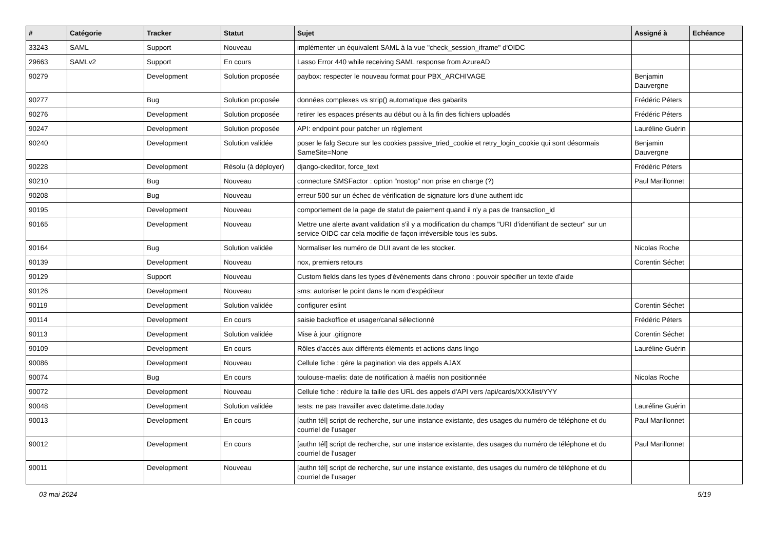| # | Catégorie | Tracker | Statut | Sujet | Assigné à | Echéance |
| --- | --- | --- | --- | --- | --- | --- |
| 33243 | SAML | Support | Nouveau | implémenter un équivalent SAML à la vue "check_session_iframe" d'OIDC | | |
| 29663 | SAMLv2 | Support | En cours | Lasso Error 440 while receiving SAML response from AzureAD | | |
| 90279 | | Development | Solution proposée | paybox: respecter le nouveau format pour PBX_ARCHIVAGE | Benjamin Dauvergne | |
| 90277 | | Bug | Solution proposée | données complexes vs strip() automatique des gabarits | Frédéric Péters | |
| 90276 | | Development | Solution proposée | retirer les espaces présents au début ou à la fin des fichiers uploadés | Frédéric Péters | |
| 90247 | | Development | Solution proposée | API: endpoint pour patcher un règlement | Lauréline Guérin | |
| 90240 | | Development | Solution validée | poser le falg Secure sur les cookies passive_tried_cookie et retry_login_cookie qui sont désormais SameSite=None | Benjamin Dauvergne | |
| 90228 | | Development | Résolu (à déployer) | django-ckeditor, force_text | Frédéric Péters | |
| 90210 | | Bug | Nouveau | connecture SMSFactor : option “nostop” non prise en charge (?) | Paul Marillonnet | |
| 90208 | | Bug | Nouveau | erreur 500 sur un échec de vérification de signature lors d'une authent idc | | |
| 90195 | | Development | Nouveau | comportement de la page de statut de paiement quand il n'y a pas de transaction_id | | |
| 90165 | | Development | Nouveau | Mettre une alerte avant validation s'il y a modification du champs "URI d’identifiant de secteur" sur un service OIDC car cela modifie de façon irréversible tous les subs. | | |
| 90164 | | Bug | Solution validée | Normaliser les numéro de DUI avant de les stocker. | Nicolas Roche | |
| 90139 | | Development | Nouveau | nox, premiers retours | Corentin Séchet | |
| 90129 | | Support | Nouveau | Custom fields dans les types d'événements dans chrono : pouvoir spécifier un texte d'aide | | |
| 90126 | | Development | Nouveau | sms: autoriser le point dans le nom d'expéditeur | | |
| 90119 | | Development | Solution validée | configurer eslint | Corentin Séchet | |
| 90114 | | Development | En cours | saisie backoffice et usager/canal sélectionné | Frédéric Péters | |
| 90113 | | Development | Solution validée | Mise à jour .gitignore | Corentin Séchet | |
| 90109 | | Development | En cours | Rôles d'accès aux différents éléments et actions dans lingo | Lauréline Guérin | |
| 90086 | | Development | Nouveau | Cellule fiche : gére la pagination via des appels AJAX | | |
| 90074 | | Bug | En cours | toulouse-maelis: date de notification à maélis non positionnée | Nicolas Roche | |
| 90072 | | Development | Nouveau | Cellule fiche : réduire la taille des URL des appels d'API vers /api/cards/XXX/list/YYY | | |
| 90048 | | Development | Solution validée | tests: ne pas travailler avec datetime.date.today | Lauréline Guérin | |
| 90013 | | Development | En cours | [authn tél] script de recherche, sur une instance existante, des usages du numéro de téléphone et du courriel de l’usager | Paul Marillonnet | |
| 90012 | | Development | En cours | [authn tél] script de recherche, sur une instance existante, des usages du numéro de téléphone et du courriel de l’usager | Paul Marillonnet | |
| 90011 | | Development | Nouveau | [authn tél] script de recherche, sur une instance existante, des usages du numéro de téléphone et du courriel de l’usager | | |
03 mai 2024 5/19